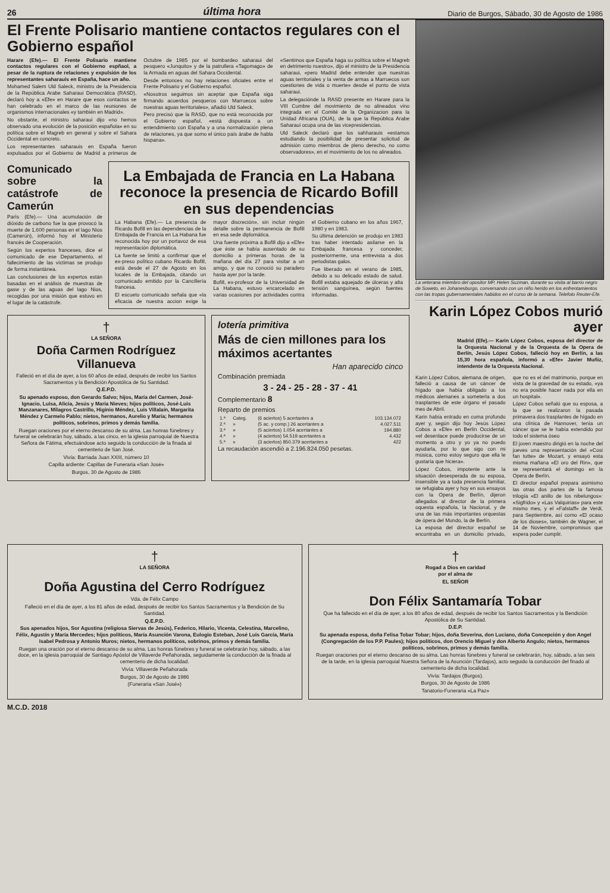26 última hora Diario de Burgos, Sábado, 30 de Agosto de 1986
El Frente Polisario mantiene contactos regulares con el Gobierno español
Harare (Efe).— El Frente Polisario mantiene contactos regulares con el Gobierno espñaol, a pesar de la ruptura de relaciones y expulsión de los representantes saharauis en España, hace un año.
Mohamed Salem Uld Saleck, ministro de la Presidencia de la República Arabe Saharaui Democrática (RASD), declaró hoy a «Efe» en Harare que esos contactos se han celebrado en el marco de las reuniones de organismos internacionales «y también en Madrid».
No obstante, el ministro saharaui dijo «no hemos observado una evolución de la posición española» en su política sobre el Magreb en general y sobre el Sahara Occidental en concreto.
Los representantes saharauis en España fueron expulsados por el Gobierno de Madrid a primeros de Octubre de 1985 por el bombardeo saharaui del pesquero «Junquito» y de la patrullera «Tagomago» de la Armada en aguas del Sahara Occidental.
Desde entonces no hay relaciones oficiales entre el Frente Polisario y el Gobierno español.
«Nosotros seguimos sin aceptar que España siga firmando acuerdos pesqueros con Marruecos sobre nuestras aguas territoriales», añadió Uld Saleck.
Pero precisó que la RASD, que no está reconocida por el Gobierno español, «está dispuesta a un entendimiento con España y a una normalización plena de relaciones, ya que somo el único país árabe de habla hispana».
«Sentimos que España haga su política sobre el Magreb en detrimento nuestro», dijo el ministro de la Presidencia saharaui, «pero Madrid debe entender que nuestras aguas territoriales y la venta de armas a Marruecos son cuestiones de vida o muerte» desde el punto de vista saharaui.
La delegaciónde la RASD presente en Harare para la VIII Cumbre del movimiento de no alineados vino integrada en el Comité de la Organizacion para la Unidad Africana (OUA), de la que la República Arabe Saharaui ocupa una de las vicepresidencias.
Uld Saleck declaró que los sahharauis «estamos estudiando la posibilidad de presentar solicitud de admisión como miembros de pleno derecho, no como observadores», en el movimiento de los no alineados.
Comunicado sobre la catástrofe de Camerún
París (Efe).— Una acumulación de dióxido de carbono fue la que provocó la muerte de 1.600 personas en el lago Nios (Camerún), informó hoy el Ministerio francés de Cooperación.
Según los expertos franceses, dice el comunicado de ese Departamento, el fallecimiento de las víctimas se produjo de forma instantánea.
Las conclusiones de los expertos están basadas en el análisis de muestras de gasw y de las aguas del lago Nios, recogidas por una misión que estuvo en el lugar de la catástrofe.
La Embajada de Francia en La Habana reconoce la presencia de Ricardo Bofill en sus dependencias
La Habana (Efe).— La presencia de Ricardo Bofill en las dependencias de la Embajada de Francia en La Habana fue reconocida hoy por un portavoz de esa representación diplomática.
La fuente se limitó a confirmar que el ex-preso político cubano Ricardo Bofill, está desde el 27 de Agosto en los locales de la Embajada, citando un comunicado emitido por la Cancillería francesa.
El escueto comunicado señala que «la eficacia de nuestra accion exige la mayor discreción», sin incluir ningún detalle sobre la permanencia de Bofill en esa sede diplomática.
Una fuente próxima a Bofill dijo a «Efe» que éste se había ausentado de su domicilio a primeras horas de la mañana del día 27 para visitar a un amigo, y que no conoció su paradero hasta ayer por la tarde.
Bofill, ex-profesor de la Universidad de La Habana, estuvo encarcelado en varias ocasiones por actividades contra el Gobierno cubano en los años 1967, 1980 y en 1983.
Su última detención se produjo en 1983 tras haber intentado asilarse en la Embajada francesa y conceder, posteriormente, una entrevista a dos periodistas galos.
Fue liberado en el verano de 1985, debido a su delicado estado de salud. Bofill estaba aquejado de úlceras y alta tensión sanguínea, según fuentes informadas.
†
LA SEÑORA
Doña Carmen Rodríguez Villanueva
Falleció en el día de ayer, a los 60 años de edad, después de recibir los Santos Sacramentos y la Bendición Apostólica de Su Santidad.
Q.E.P.D.
Su apenado esposo, don Gerardo Salvo; hijos, María del Carmen, José-Ignacio, Luisa, Alicia, Jesús y María Nieves; hijos políticos, José-Luis Manzanares, Milagros Castrillo, Higinio Méndez, Luis Villalaín, Margarita Méndez y Carmelo Pablo; nietos, hermanos, Aurelio y María; hermanos políticos, sobrinos, primos y demás familia.
Ruegan oraciones por el eterno descanso de su alma. Las honras fúnebres y funeral se celebrarán hoy, sábado, a las cinco, en la iglesia parroquial de Nuestra Señora de Fátima, efectuándose acto seguido la conducción de la finada al cementerio de San José.
Vivía: Barriada Juan XXIII, número 10
Capilla ardiente: Capillas de Funeraria «San José»
Burgos, 30 de Agosto de 1986
lotería primitiva
Más de cien millones para los máximos acertantes
Han aparecido cinco
Combinación premiada
3 - 24 - 25 - 28 - 37 - 41
Complementario 8
Reparto de premios
| 1.ª | Categ. | (6 aciertos) 5 acertantes a | 103.134.072 |
| 2.ª | » | (5 ac. y comp.) 26 acertantes a | 4.027.511 |
| 3.ª | » | (5 aciertos) 1.054 acertantes a | 194.880 |
| 4.ª | » | (4 aciertos) 54.519 acertantes a | 4.432 |
| 5.ª | » | (3 aciertos) 850.379 acertantes a | 422 |
La recaudación ascendió a 2.196.824.050 pesetas.
La veterana miembro del opositor MP, Helen Suzman, durante su visita al barrio negro de Soweto, en Johanesburgo, conversando con un niño herido en los enfrentamientos con las tropas gubernamentales habidos en el curso de la semana. Telefoto Reuter-Efe.
Karin López Cobos murió ayer
Madrid (Efe).— Karin López Cobos, esposa del director de la Orquesta Nacional y de la Orquesta de la Opera de Berlín, Jesús López Cobos, falleció hoy en Berlín, a las 15,30 hora española, informó a «Efe» Javier Muñiz, intendente de la Orquesta Nacional.
Karin López Cobos, alemana de origen, falleció a causa de un cáncer de hígado que había obligado a los médicos alemanes a someterla a dos trasplantes de este órgano el pasado mes de Abril.
Karin había entrado en coma profundo ayer y, según dijo hoy Jesús López Cobos a «Efe» en Berlín Occidental, «el desenlace puede producirse de un momento a otro y yo ya no puedo ayudarla, por lo que sigo con mi música, como estoy seguro que ella le gustaría que hiciera».
López Cobos, impotente ante la situación desesperada de su esposa, insensible ya a toda presencia familiar, se refugiaba ayer y hoy en sus ensayos con la Opera de Berlín, dijeron allegados al director de la primera oquesta española, la Nacional, y de una de las más importantes orquestas de ópera del Mundo, la de Berlín.
La esposa del director español se encontraba en un domicilio privado, que no es el del matrimonio, porque en vista de la gravedad de su estado, «ya no era posible hacer nada por ella en un hospital».
López Cobos señaló que su esposa, a la que se realizaron la pasada primavera dos trasplantes de hígado en una clínica de Hannover, tenía un cáncer que se le había extendido por todo el sistema óseo
El joven maestro dirigió en la noche del jueves una representación del «Cosi fan tutte» de Mozart, y ensayó esta misma mañana «El oro del Rin», que se representará el domingo en la Opera de Berlín.
El director español prepara asimismo las otras dos partes de la famosa trilogía «El anillo de los nibelungos»: «Sigfrido» y «Las Valquirias» para este mismo mes, y el «Falstaff» de Verdi, para Septiembre, así como «El ocaso de los dioses», también de Wagner, el 14 de Noviembre, compromisos que espera poder cumplir.
†
LA SEÑORA
Doña Agustina del Cerro Rodríguez
Vda. de Félix Campo
Falleció en el día de ayer, a los 81 años de edad, después de recibir los Santos Sacramentos y la Bendición de Su Santidad.
Q.E.P.D.
Sus apenados hijos, Sor Agustina (religiosa Siervas de Jesús), Federico, Hilario, Vicenta, Celestina, Marcelino, Félix, Agustín y María Mercedes; hijos políticos, María Asunción Varona, Eulogio Esteban, José Luis García, María Isabel Pedrosa y Antonio Muros; nietos, hermanos políticos, sobrinos, primos y demás familia.
Ruegan una oración por el eterno descanso de su alma. Las honras fúnebres y funeral se celebrarán hoy, sábado, a las doce, en la iglesia parroquial de Santiago Apóstol de Villaverde Peñahorada, seguidamente la conducción de la finada al cementerio de dicha localidad.
Vivía: Villaverde Peñahorada
Burgos, 30 de Agosto de 1986
(Funeraria «San José»)
†
Rogad a Dios en caridad
por el alma de
EL SEÑOR
Don Félix Santamaría Tobar
Que ha fallecido en el día de ayer, a los 80 años de edad, después de recibir los Santos Sacramentos y la Bendición Apostólica de Su Santidad.
D.E.P.
Su apenada esposa, doña Felisa Tobar Tobar; hijos, doña Severina, don Luciano, doña Concepción y don Angel (Congregación de los P.P. Paules); hijos políticos, don Orencio Miguel y don Alberto Angulo; nietos, hermanos políticos, sobrinos, primos y demás familia.
Ruegan oraciones por el eterno descanso de su alma. Las honras fúnebres y funeral se celebrarán, hoy, sábado, a las seis de la tarde, en la iglesia parroquial Nuestra Señora de la Asunción (Tardajos), acto seguido la conducción del finado al cementerio de dicha localidad.
Vivía: Tardajos (Burgos).
Burgos, 30 de Agosto de 1986
Tanatorio-Funeraria «La Paz»
M.C.D. 2018